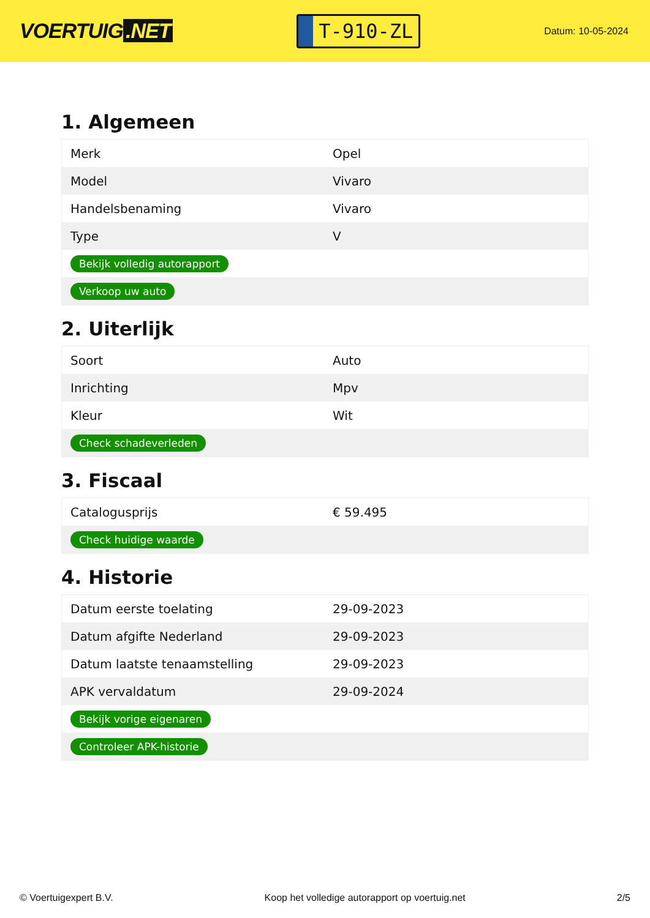VOERTUIG.NET
T-910-ZL
Datum: 10-05-2024
1. Algemeen
| Merk | Opel |
| Model | Vivaro |
| Handelsbenaming | Vivaro |
| Type | V |
| Bekijk volledig autorapport | |
| Verkoop uw auto | |
2. Uiterlijk
| Soort | Auto |
| Inrichting | Mpv |
| Kleur | Wit |
| Check schadeverleden | |
3. Fiscaal
| Catalogusprijs | € 59.495 |
| Check huidige waarde | |
4. Historie
| Datum eerste toelating | 29-09-2023 |
| Datum afgifte Nederland | 29-09-2023 |
| Datum laatste tenaamstelling | 29-09-2023 |
| APK vervaldatum | 29-09-2024 |
| Bekijk vorige eigenaren | |
| Controleer APK-historie | |
© Voertuigexpert B.V. Koop het volledige autorapport op voertuig.net 2/5